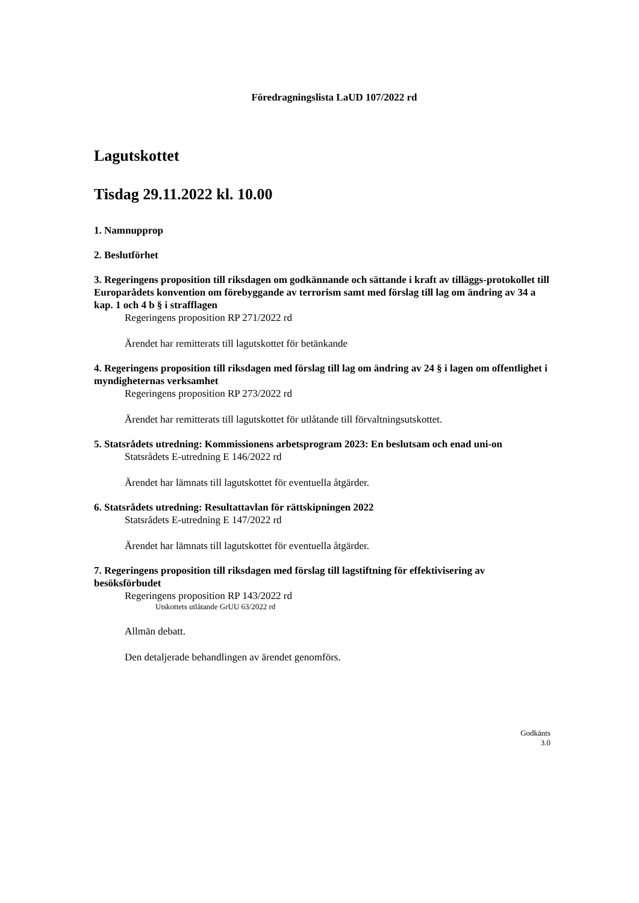Föredragningslista LaUD 107/2022 rd
Lagutskottet
Tisdag 29.11.2022 kl. 10.00
1. Namnupprop
2. Beslutförhet
3. Regeringens proposition till riksdagen om godkännande och sättande i kraft av tilläggs-protokollet till Europarådets konvention om förebyggande av terrorism samt med förslag till lag om ändring av 34 a kap. 1 och 4 b § i strafflagen
Regeringens proposition RP 271/2022 rd
Ärendet har remitterats till lagutskottet för betänkande
4. Regeringens proposition till riksdagen med förslag till lag om ändring av 24 § i lagen om offentlighet i myndigheternas verksamhet
Regeringens proposition RP 273/2022 rd
Ärendet har remitterats till lagutskottet för utlåtande till förvaltningsutskottet.
5. Statsrådets utredning: Kommissionens arbetsprogram 2023: En beslutsam och enad uni-on
Statsrådets E-utredning E 146/2022 rd
Ärendet har lämnats till lagutskottet för eventuella åtgärder.
6. Statsrådets utredning: Resultattavlan för rättskipningen 2022
Statsrådets E-utredning E 147/2022 rd
Ärendet har lämnats till lagutskottet för eventuella åtgärder.
7. Regeringens proposition till riksdagen med förslag till lagstiftning för effektivisering av besöksförbudet
Regeringens proposition RP 143/2022 rd
Utskottets utlåtande GrUU 63/2022 rd
Allmän debatt.
Den detaljerade behandlingen av ärendet genomförs.
Godkänts
3.0